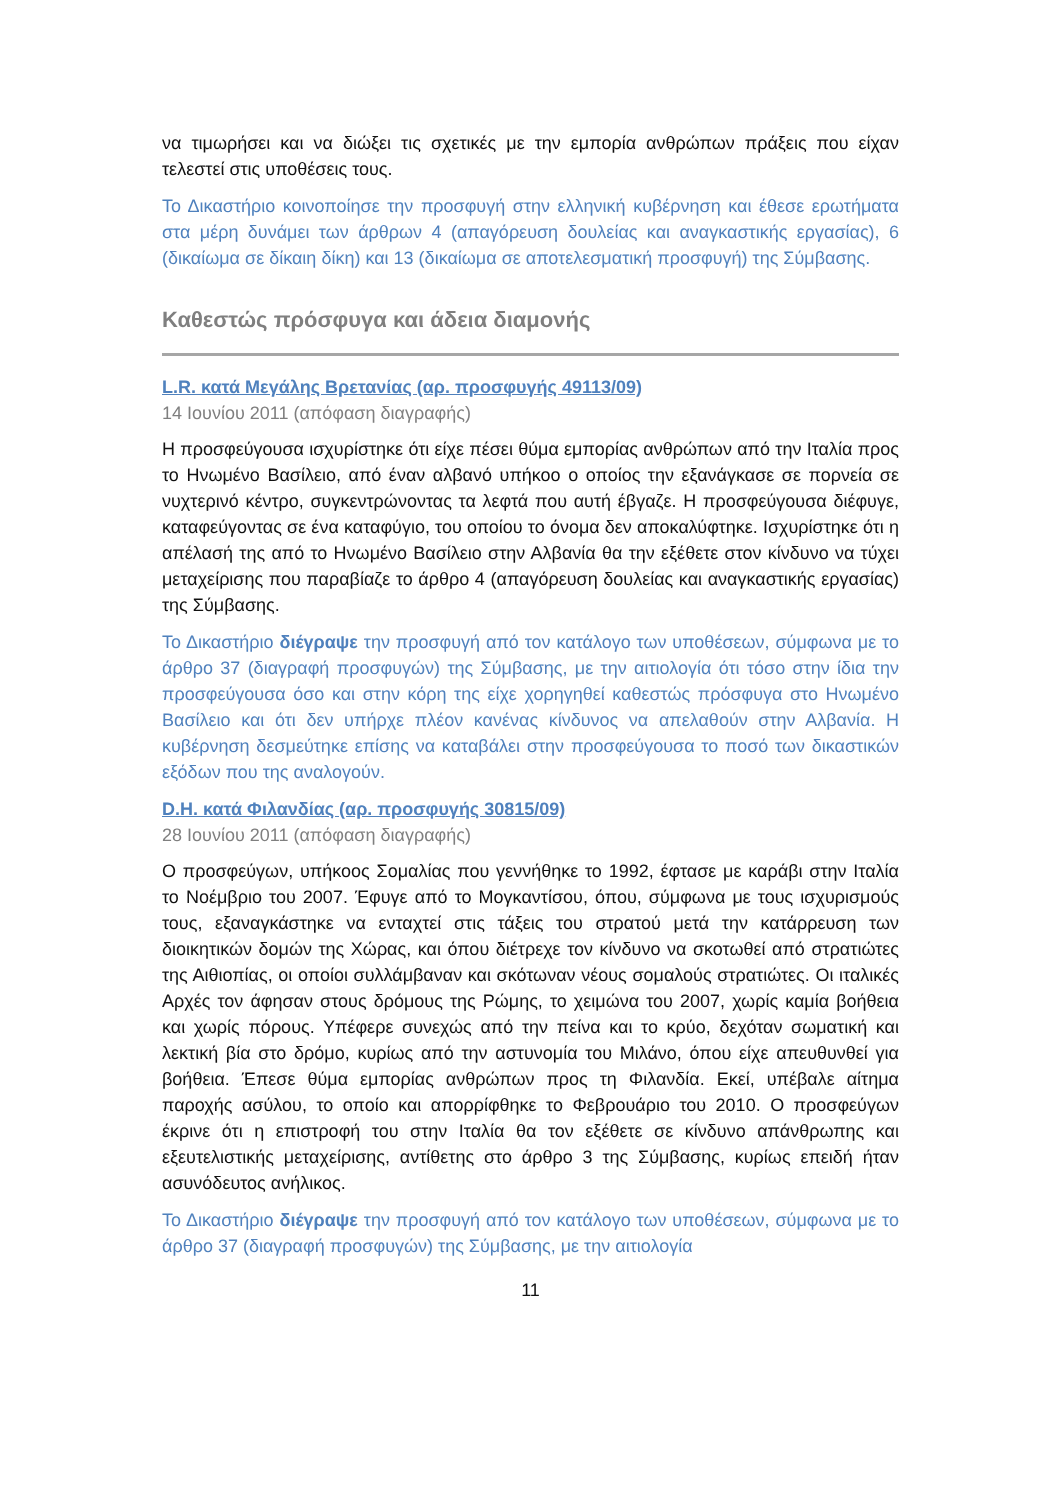να τιμωρήσει και να διώξει τις σχετικές με την εμπορία ανθρώπων πράξεις που είχαν τελεστεί στις υποθέσεις τους.
Το Δικαστήριο κοινοποίησε την προσφυγή στην ελληνική κυβέρνηση και έθεσε ερωτήματα στα μέρη δυνάμει των άρθρων 4 (απαγόρευση δουλείας και αναγκαστικής εργασίας), 6 (δικαίωμα σε δίκαιη δίκη) και 13 (δικαίωμα σε αποτελεσματική προσφυγή) της Σύμβασης.
Καθεστώς πρόσφυγα και άδεια διαμονής
L.R. κατά Μεγάλης Βρετανίας (αρ. προσφυγής 49113/09)
14 Ιουνίου 2011 (απόφαση διαγραφής)
Η προσφεύγουσα ισχυρίστηκε ότι είχε πέσει θύμα εμπορίας ανθρώπων από την Ιταλία προς το Ηνωμένο Βασίλειο, από έναν αλβανό υπήκοο ο οποίος την εξανάγκασε σε πορνεία σε νυχτερινό κέντρο, συγκεντρώνοντας τα λεφτά που αυτή έβγαζε. Η προσφεύγουσα διέφυγε, καταφεύγοντας σε ένα καταφύγιο, του οποίου το όνομα δεν αποκαλύφτηκε. Ισχυρίστηκε ότι η απέλασή της από το Ηνωμένο Βασίλειο στην Αλβανία θα την εξέθετε στον κίνδυνο να τύχει μεταχείρισης που παραβίαζε το άρθρο 4 (απαγόρευση δουλείας και αναγκαστικής εργασίας) της Σύμβασης.
Το Δικαστήριο διέγραψε την προσφυγή από τον κατάλογο των υποθέσεων, σύμφωνα με το άρθρο 37 (διαγραφή προσφυγών) της Σύμβασης, με την αιτιολογία ότι τόσο στην ίδια την προσφεύγουσα όσο και στην κόρη της είχε χορηγηθεί καθεστώς πρόσφυγα στο Ηνωμένο Βασίλειο και ότι δεν υπήρχε πλέον κανένας κίνδυνος να απελαθούν στην Αλβανία. Η κυβέρνηση δεσμεύτηκε επίσης να καταβάλει στην προσφεύγουσα το ποσό των δικαστικών εξόδων που της αναλογούν.
D.H. κατά Φιλανδίας (αρ. προσφυγής 30815/09)
28 Ιουνίου 2011 (απόφαση διαγραφής)
Ο προσφεύγων, υπήκοος Σομαλίας που γεννήθηκε το 1992, έφτασε με καράβι στην Ιταλία το Νοέμβριο του 2007. Έφυγε από το Μογκαντίσου, όπου, σύμφωνα με τους ισχυρισμούς τους, εξαναγκάστηκε να ενταχτεί στις τάξεις του στρατού μετά την κατάρρευση των διοικητικών δομών της Χώρας, και όπου διέτρεχε τον κίνδυνο να σκοτωθεί από στρατιώτες της Αιθιοπίας, οι οποίοι συλλάμβαναν και σκότωναν νέους σομαλούς στρατιώτες. Οι ιταλικές Αρχές τον άφησαν στους δρόμους της Ρώμης, το χειμώνα του 2007, χωρίς καμία βοήθεια και χωρίς πόρους. Υπέφερε συνεχώς από την πείνα και το κρύο, δεχόταν σωματική και λεκτική βία στο δρόμο, κυρίως από την αστυνομία του Μιλάνο, όπου είχε απευθυνθεί για βοήθεια. Έπεσε θύμα εμπορίας ανθρώπων προς τη Φιλανδία. Εκεί, υπέβαλε αίτημα παροχής ασύλου, το οποίο και απορρίφθηκε το Φεβρουάριο του 2010. Ο προσφεύγων έκρινε ότι η επιστροφή του στην Ιταλία θα τον εξέθετε σε κίνδυνο απάνθρωπης και εξευτελιστικής μεταχείρισης, αντίθετης στο άρθρο 3 της Σύμβασης, κυρίως επειδή ήταν ασυνόδευτος ανήλικος.
Το Δικαστήριο διέγραψε την προσφυγή από τον κατάλογο των υποθέσεων, σύμφωνα με το άρθρο 37 (διαγραφή προσφυγών) της Σύμβασης, με την αιτιολογία
11